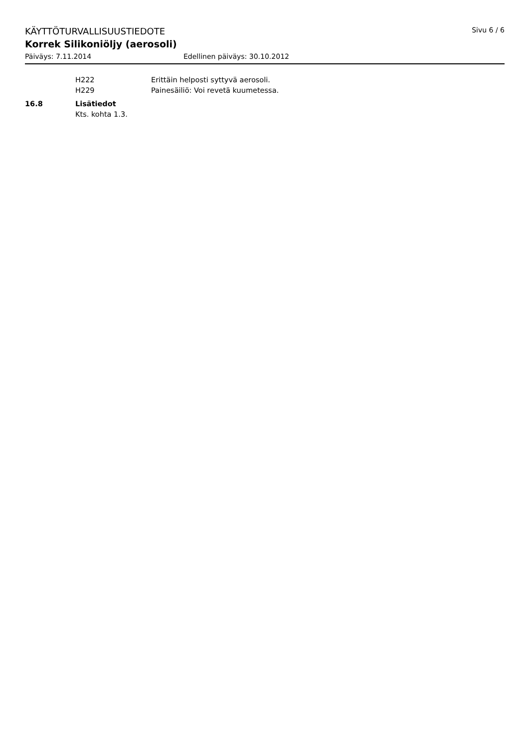KÄYTTÖTURVALLISUUSTIEDOTE Sivu 6 / 6
Korrek Silikoniöljy (aerosoli)
Päiväys: 7.11.2014 Edellinen päiväys: 30.10.2012
H222 Erittäin helposti syttyvä aerosoli.
H229 Painesäiliö: Voi revetä kuumetessa.
16.8 Lisätiedot
Kts. kohta 1.3.